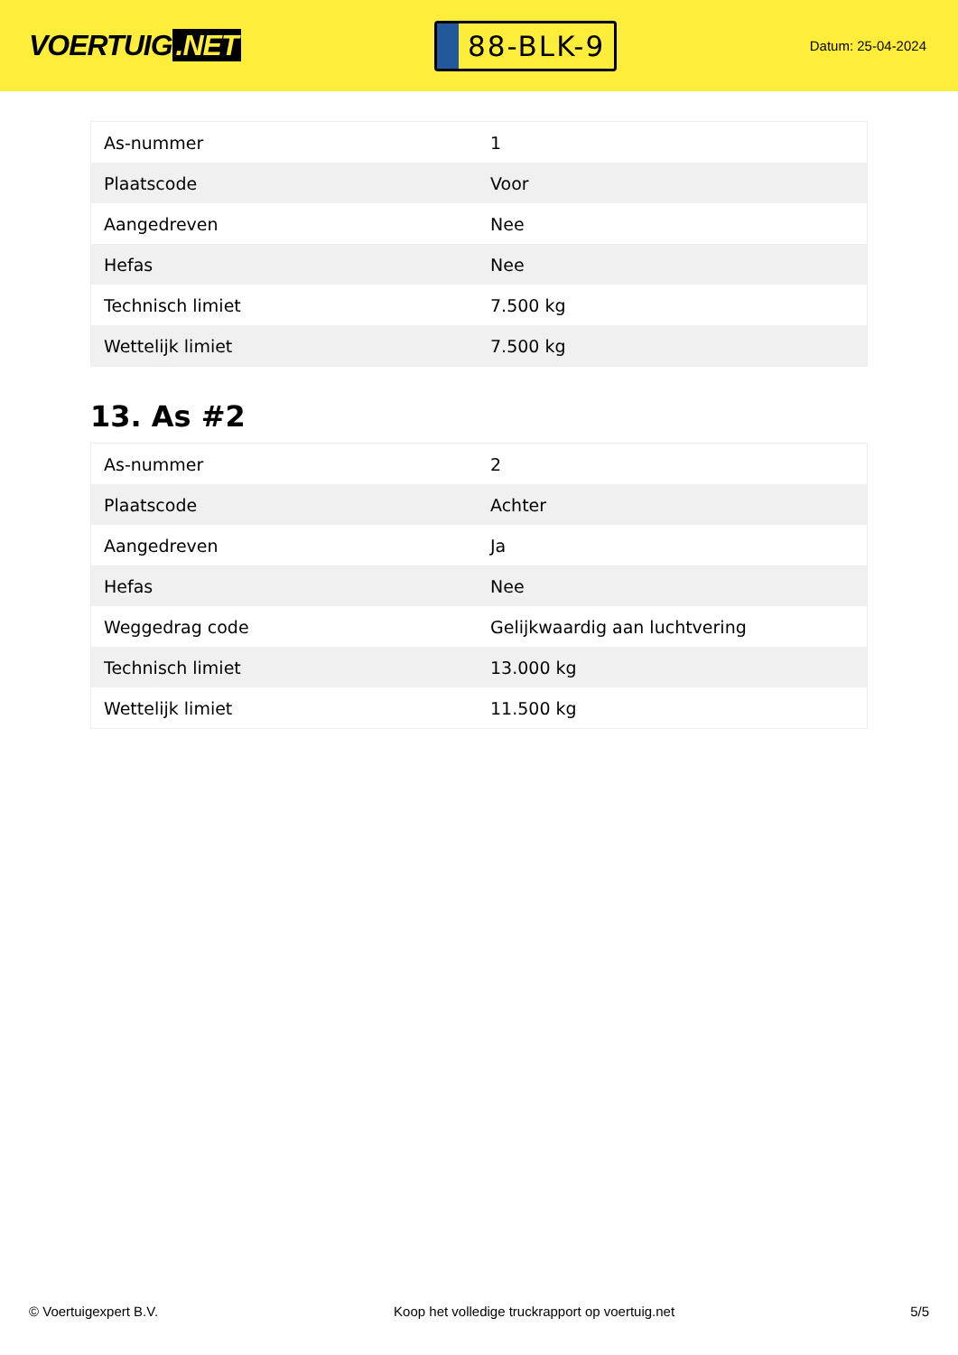VOERTUIG.NET
88-BLK-9
Datum: 25-04-2024
| As-nummer | 1 |
| Plaatscode | Voor |
| Aangedreven | Nee |
| Hefas | Nee |
| Technisch limiet | 7.500 kg |
| Wettelijk limiet | 7.500 kg |
13. As #2
| As-nummer | 2 |
| Plaatscode | Achter |
| Aangedreven | Ja |
| Hefas | Nee |
| Weggedrag code | Gelijkwaardig aan luchtvering |
| Technisch limiet | 13.000 kg |
| Wettelijk limiet | 11.500 kg |
© Voertuigexpert B.V. Koop het volledige truckrapport op voertuig.net 5/5